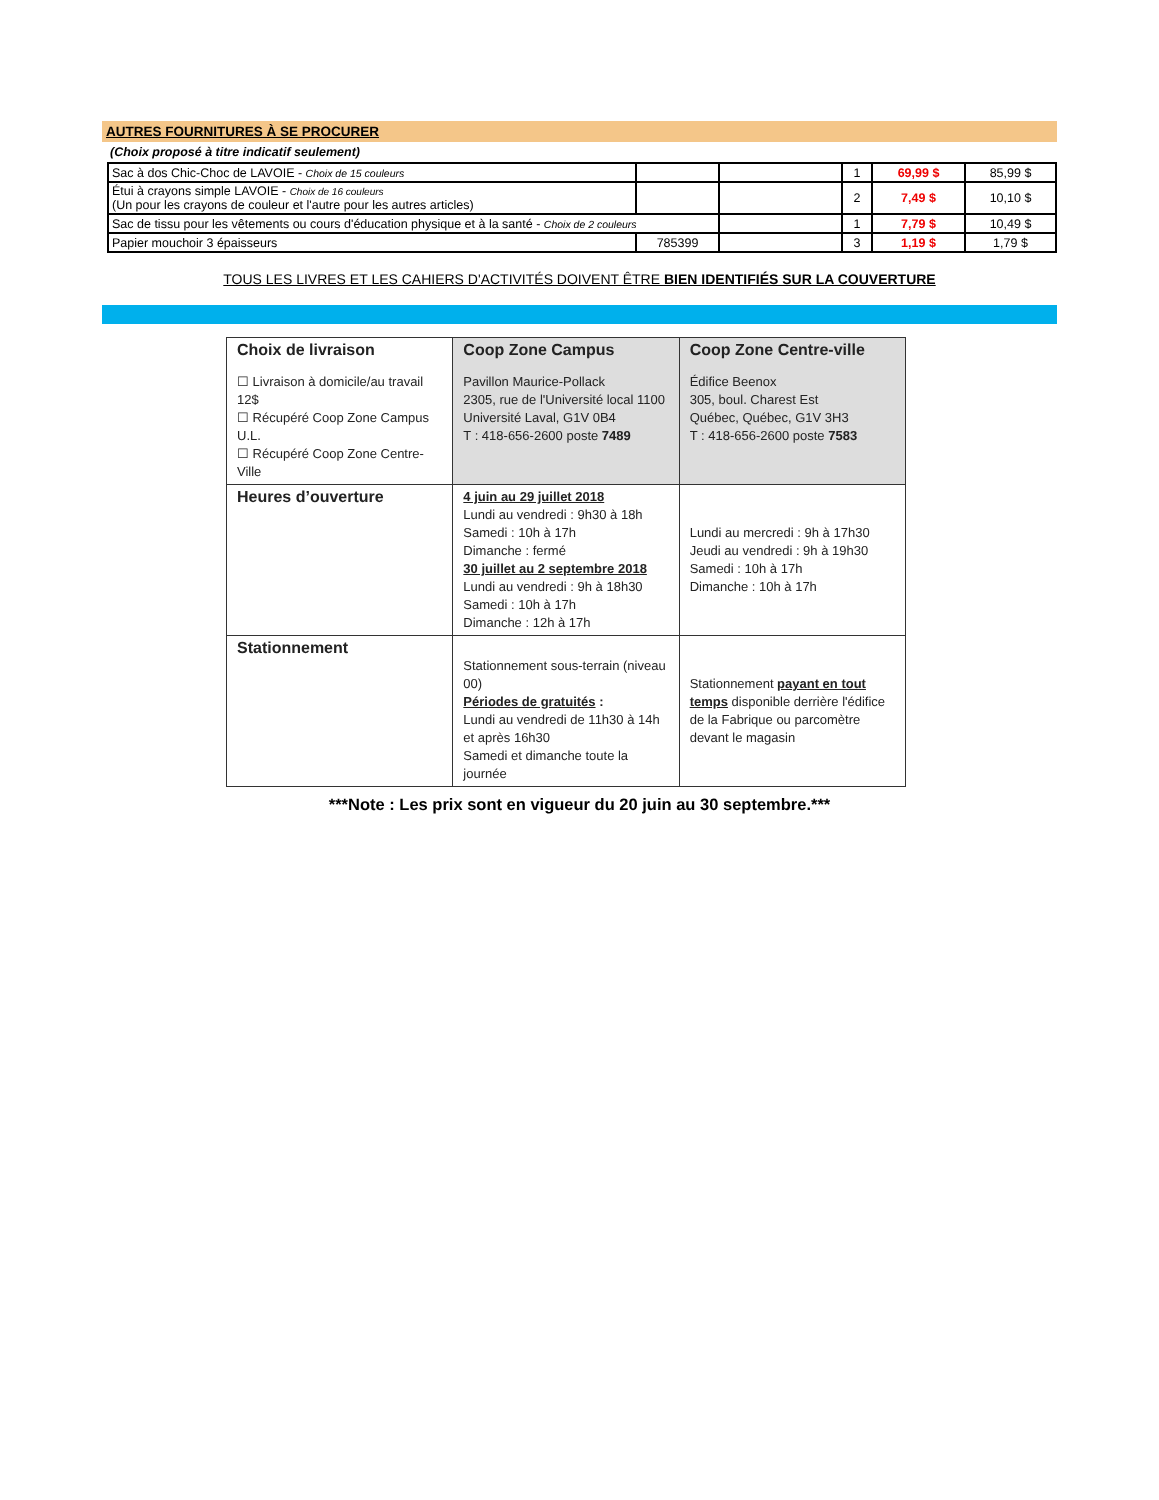AUTRES FOURNITURES À SE PROCURER
(Choix proposé à titre indicatif seulement)
| Sac à dos Chic-Choc de LAVOIE - Choix de 15 couleurs | | | 1 | 69,99 $ | 85,99 $ |
| Étui à crayons simple LAVOIE - Choix de 16 couleurs (Un pour les crayons de couleur et l'autre pour les autres articles) | | | 2 | 7,49 $ | 10,10 $ |
| Sac de tissu pour les vêtements ou cours d'éducation physique et à la santé - Choix de 2 couleurs | | | 1 | 7,79 $ | 10,49 $ |
| Papier mouchoir 3 épaisseurs | 785399 | | 3 | 1,19 $ | 1,79 $ |
TOUS LES LIVRES ET LES CAHIERS D'ACTIVITÉS DOIVENT ÊTRE BIEN IDENTIFIÉS SUR LA COUVERTURE
| Choix de livraison ☐ Livraison à domicile/au travail 12$ ☐ Récupéré Coop Zone Campus U.L. ☐ Récupéré Coop Zone Centre-Ville | Coop Zone Campus Pavillon Maurice-Pollack 2305, rue de l'Université local 1100 Université Laval, G1V 0B4 T : 418-656-2600 poste 7489 | Coop Zone Centre-ville Édifice Beenox 305, boul. Charest Est Québec, Québec, G1V 3H3 T : 418-656-2600 poste 7583 |
| Heures d’ouverture | 4 juin au 29 juillet 2018 Lundi au vendredi : 9h30 à 18h Samedi : 10h à 17h Dimanche : fermé 30 juillet au 2 septembre 2018 Lundi au vendredi : 9h à 18h30 Samedi : 10h à 17h Dimanche : 12h à 17h | Lundi au mercredi : 9h à 17h30 Jeudi au vendredi : 9h à 19h30 Samedi : 10h à 17h Dimanche : 10h à 17h |
| Stationnement | Stationnement sous-terrain (niveau 00) Périodes de gratuités : Lundi au vendredi de 11h30 à 14h et après 16h30 Samedi et dimanche toute la journée | Stationnement payant en tout temps disponible derrière l'édifice de la Fabrique ou parcomètre devant le magasin |
***Note : Les prix sont en vigueur du 20 juin au 30 septembre.***